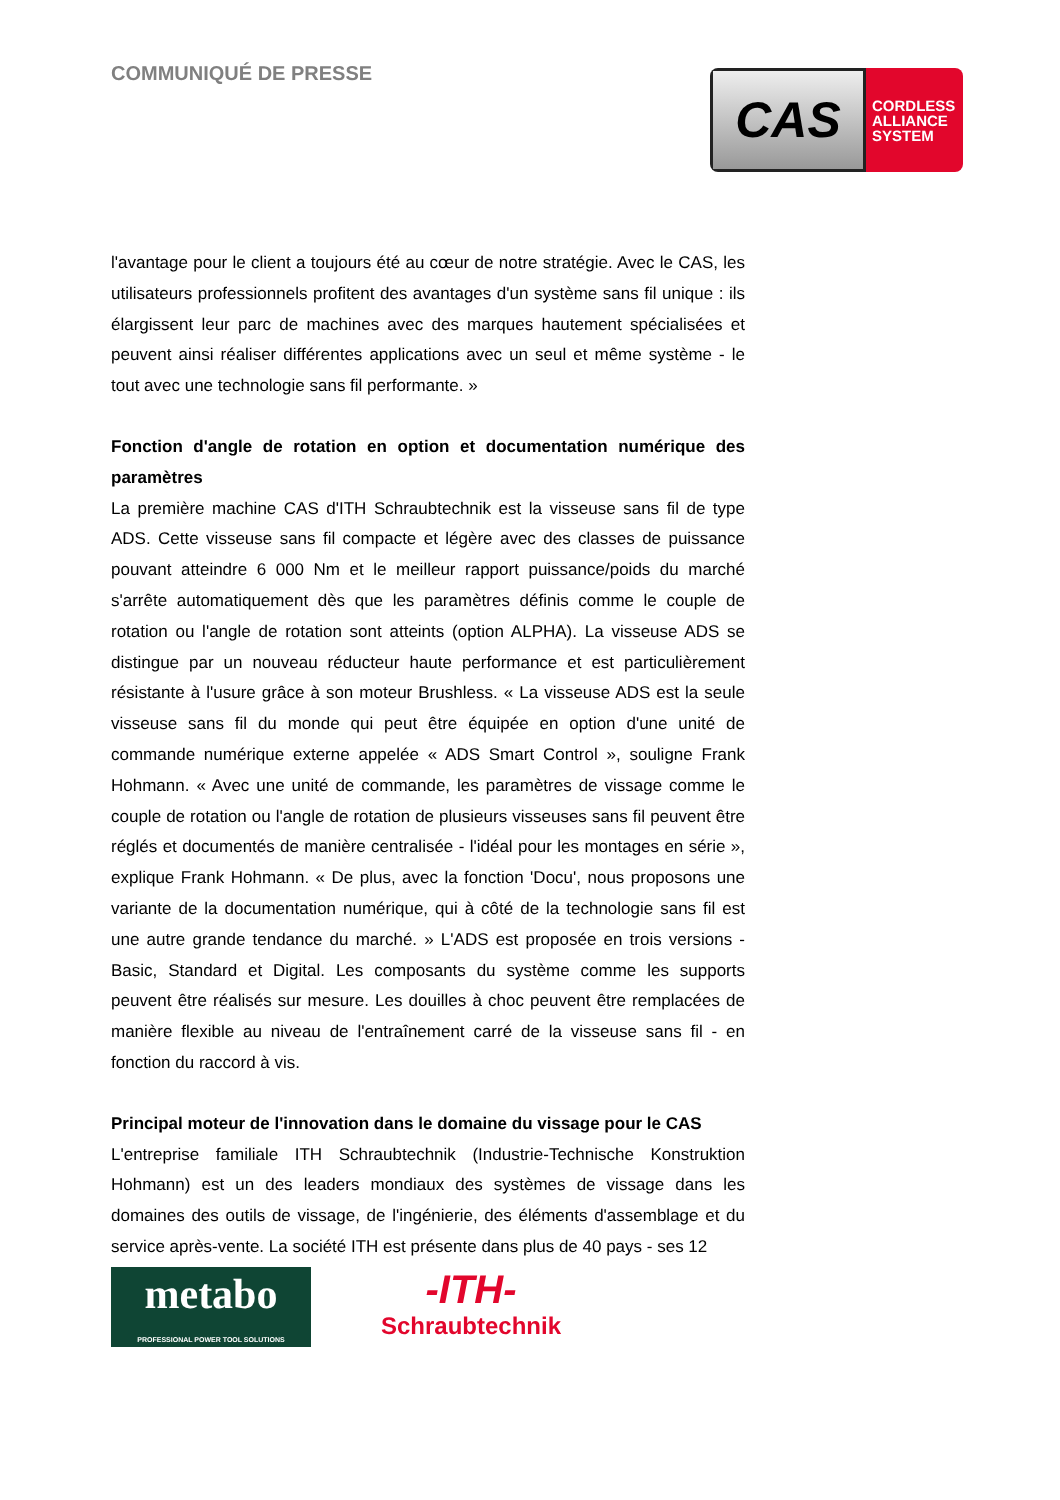COMMUNIQUÉ DE PRESSE
CAS
CORDLESS
ALLIANCE
SYSTEM
l'avantage pour le client a toujours été au cœur de notre stratégie. Avec le CAS, les utilisateurs professionnels profitent des avantages d'un système sans fil unique : ils élargissent leur parc de machines avec des marques hautement spécialisées et peuvent ainsi réaliser différentes applications avec un seul et même système - le tout avec une technologie sans fil performante. »
Fonction d'angle de rotation en option et documentation numérique des paramètres
La première machine CAS d'ITH Schraubtechnik est la visseuse sans fil de type ADS. Cette visseuse sans fil compacte et légère avec des classes de puissance pouvant atteindre 6 000 Nm et le meilleur rapport puissance/poids du marché s'arrête automatiquement dès que les paramètres définis comme le couple de rotation ou l'angle de rotation sont atteints (option ALPHA). La visseuse ADS se distingue par un nouveau réducteur haute performance et est particulièrement résistante à l'usure grâce à son moteur Brushless. « La visseuse ADS est la seule visseuse sans fil du monde qui peut être équipée en option d'une unité de commande numérique externe appelée « ADS Smart Control », souligne Frank Hohmann. « Avec une unité de commande, les paramètres de vissage comme le couple de rotation ou l'angle de rotation de plusieurs visseuses sans fil peuvent être réglés et documentés de manière centralisée - l'idéal pour les montages en série », explique Frank Hohmann. « De plus, avec la fonction 'Docu', nous proposons une variante de la documentation numérique, qui à côté de la technologie sans fil est une autre grande tendance du marché. » L'ADS est proposée en trois versions - Basic, Standard et Digital. Les composants du système comme les supports peuvent être réalisés sur mesure. Les douilles à choc peuvent être remplacées de manière flexible au niveau de l'entraînement carré de la visseuse sans fil - en fonction du raccord à vis.
Principal moteur de l'innovation dans le domaine du vissage pour le CAS
L'entreprise familiale ITH Schraubtechnik (Industrie-Technische Konstruktion Hohmann) est un des leaders mondiaux des systèmes de vissage dans les domaines des outils de vissage, de l'ingénierie, des éléments d'assemblage et du service après-vente. La société ITH est présente dans plus de 40 pays - ses 12
metabo
PROFESSIONAL POWER TOOL SOLUTIONS
-ITH-
Schraubtechnik